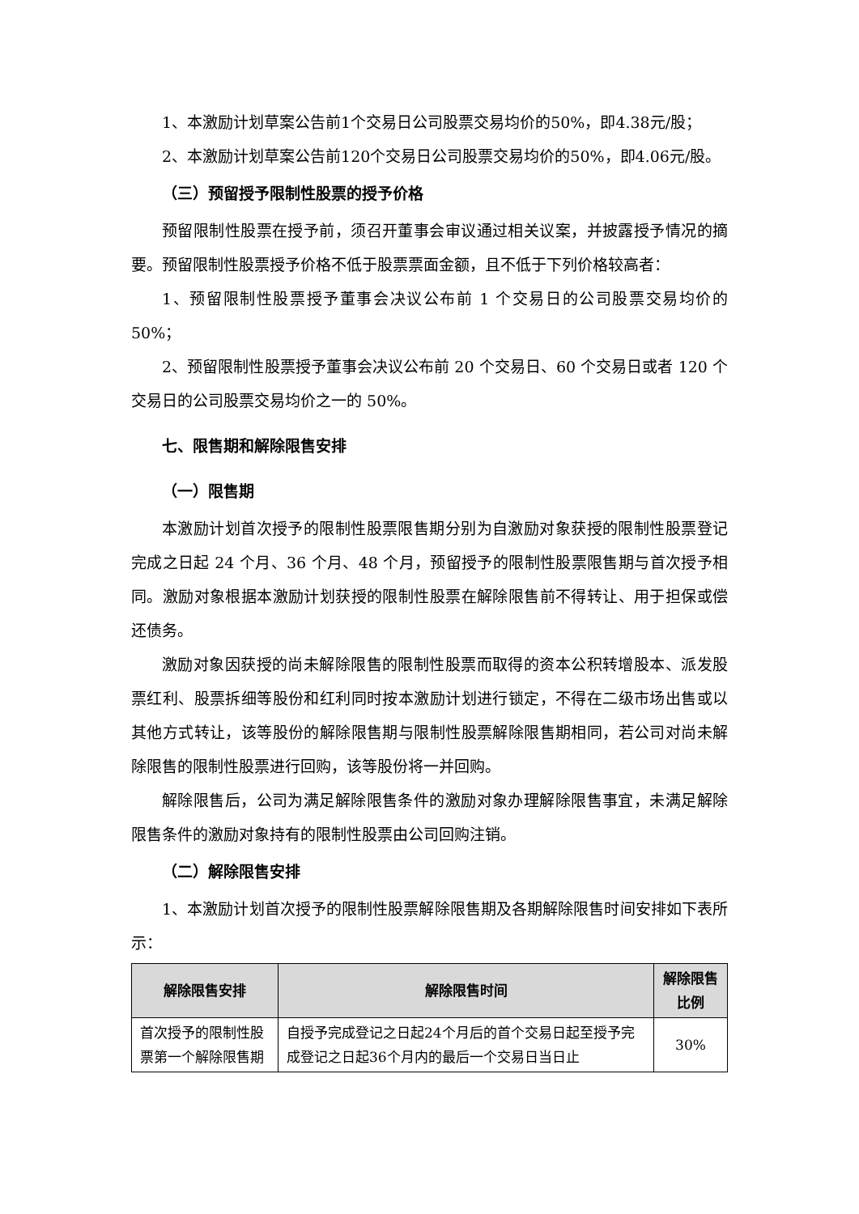1、本激励计划草案公告前1个交易日公司股票交易均价的50%，即4.38元/股；
2、本激励计划草案公告前120个交易日公司股票交易均价的50%，即4.06元/股。
（三）预留授予限制性股票的授予价格
预留限制性股票在授予前，须召开董事会审议通过相关议案，并披露授予情况的摘要。预留限制性股票授予价格不低于股票票面金额，且不低于下列价格较高者：
1、预留限制性股票授予董事会决议公布前 1 个交易日的公司股票交易均价的 50%；
2、预留限制性股票授予董事会决议公布前 20 个交易日、60 个交易日或者 120 个交易日的公司股票交易均价之一的 50%。
七、限售期和解除限售安排
（一）限售期
本激励计划首次授予的限制性股票限售期分别为自激励对象获授的限制性股票登记完成之日起 24 个月、36 个月、48 个月，预留授予的限制性股票限售期与首次授予相同。激励对象根据本激励计划获授的限制性股票在解除限售前不得转让、用于担保或偿还债务。
激励对象因获授的尚未解除限售的限制性股票而取得的资本公积转增股本、派发股票红利、股票拆细等股份和红利同时按本激励计划进行锁定，不得在二级市场出售或以其他方式转让，该等股份的解除限售期与限制性股票解除限售期相同，若公司对尚未解除限售的限制性股票进行回购，该等股份将一并回购。
解除限售后，公司为满足解除限售条件的激励对象办理解除限售事宜，未满足解除限售条件的激励对象持有的限制性股票由公司回购注销。
（二）解除限售安排
1、本激励计划首次授予的限制性股票解除限售期及各期解除限售时间安排如下表所示：
| 解除限售安排 | 解除限售时间 | 解除限售比例 |
| --- | --- | --- |
| 首次授予的限制性股票第一个解除限售期 | 自授予完成登记之日起24个月后的首个交易日起至授予完成登记之日起36个月内的最后一个交易日当日止 | 30% |